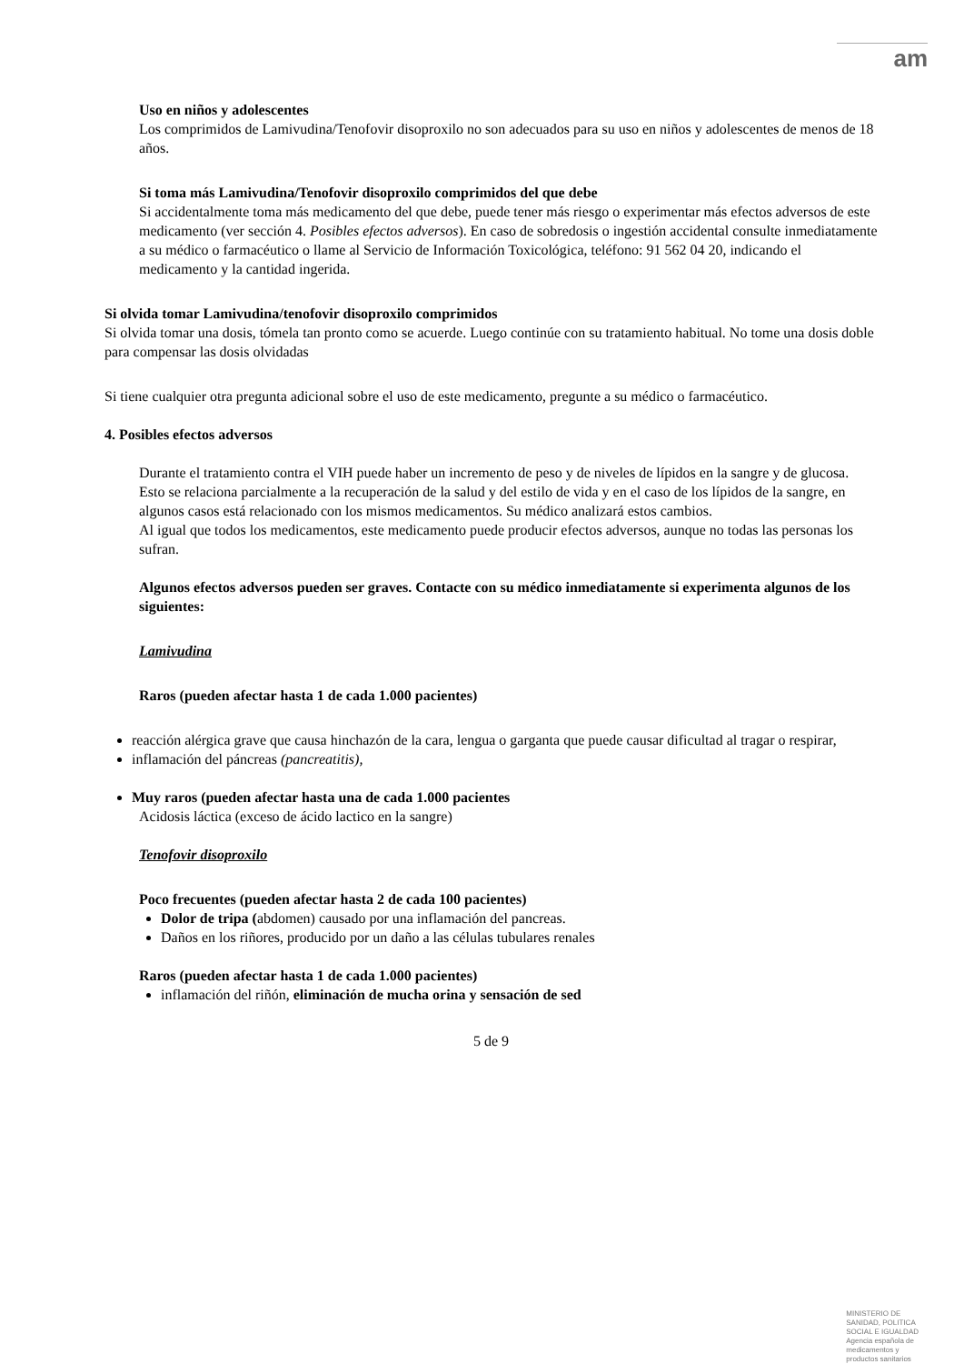am
Uso en niños y adolescentes
Los comprimidos de Lamivudina/Tenofovir disoproxilo no son adecuados para su uso en niños y adolescentes de menos de 18 años.
Si toma más Lamivudina/Tenofovir disoproxilo comprimidos del que debe
Si accidentalmente toma más medicamento del que debe, puede tener más riesgo o experimentar más efectos adversos de este medicamento (ver sección 4. Posibles efectos adversos). En caso de sobredosis o ingestión accidental consulte inmediatamente a su médico o farmacéutico o llame al Servicio de Información Toxicológica, teléfono: 91 562 04 20, indicando el medicamento y la cantidad ingerida.
Si olvida tomar Lamivudina/tenofovir disoproxilo comprimidos
Si olvida tomar una dosis, tómela tan pronto como se acuerde. Luego continúe con su tratamiento habitual. No tome una dosis doble para compensar las dosis olvidadas
Si tiene cualquier otra pregunta adicional sobre el uso de este medicamento, pregunte a su médico o farmacéutico.
4. Posibles efectos adversos
Durante el tratamiento contra el VIH puede haber un incremento de peso y de niveles de lípidos en la sangre y de glucosa. Esto se relaciona parcialmente a la recuperación de la salud y del estilo de vida y en el caso de los lípidos de la sangre, en algunos casos está relacionado con los mismos medicamentos. Su médico analizará estos cambios.
Al igual que todos los medicamentos, este medicamento puede producir efectos adversos, aunque no todas las personas los sufran.
Algunos efectos adversos pueden ser graves. Contacte con su médico inmediatamente si experimenta algunos de los siguientes:
Lamivudina
Raros (pueden afectar hasta 1 de cada 1.000 pacientes)
reacción alérgica grave que causa hinchazón de la cara, lengua o garganta que puede causar dificultad al tragar o respirar,
inflamación del páncreas (pancreatitis),
Muy raros (pueden afectar hasta una de cada 1.000 pacientes
Acidosis láctica (exceso de ácido lactico en la sangre)
Tenofovir disoproxilo
Poco frecuentes (pueden afectar hasta 2 de cada 100 pacientes)
Dolor de tripa (abdomen) causado por una inflamación del pancreas.
Daños en los riñores, producido por un daño a las células tubulares renales
Raros (pueden afectar hasta 1 de cada 1.000 pacientes)
inflamación del riñón, eliminación de mucha orina y sensación de sed
5 de 9
MINISTERIO DE
SANIDAD, POLITICA
SOCIAL E IGUALDAD
Agencia española de
medicamentos y
productos sanitarios